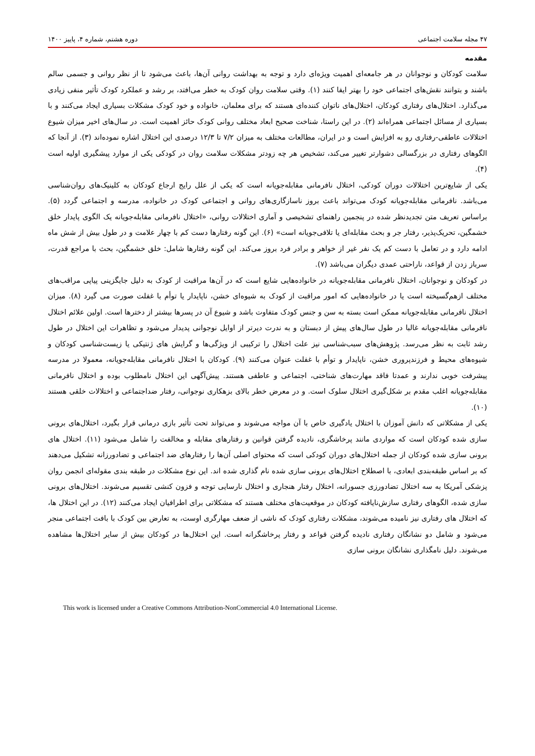۴۷ مجله سلامت اجتماعی دوره هشتم، شماره ۴، پاییز ۱۴۰۰
مقدمه
سلامت کودکان و نوجوانان در هر جامعه‌ای اهمیت ویژه‌ای دارد و توجه به بهداشت روانی آن‌ها، باعث می‌شود تا از نظر روانی و جسمی سالم باشند و بتوانند نقش‌های اجتماعی خود را بهتر ایفا کنند (۱). وقتی سلامت روان کودک به خطر می‌افتد، بر رشد و عملکرد کودک تأثیر منفی زیادی می‌گذارد. اختلال‌های رفتاری کودکان، اختلال‌های ناتوان کننده‌ای هستند که برای معلمان، خانواده و خود کودک مشکلات بسیاری ایجاد می‌کنند و با بسیاری از مسائل اجتماعی همراه‌اند (۲). در این راستا، شناخت صحیح ابعاد مختلف روانی کودک حائز اهمیت است. در سال‌های اخیر میزان شیوع اختلالات عاطفی-رفتاری رو به افزایش است و در ایران، مطالعات مختلف به میزان ۷/۲ تا ۱۲/۳ درصدی این اختلال اشاره نموده‌اند (۳). از آنجا که الگوهای رفتاری در بزرگسالی دشوارتر تغییر می‌کند، تشخیص هر چه زودتر مشکلات سلامت روان در کودکی یکی از موارد پیشگیری اولیه است (۴).
یکی از شایع‌ترین اختلالات دوران کودکی، اختلال نافرمانی مقابله‌جویانه است که یکی از علل رایج ارجاع کودکان به کلینیک‌های روان‌شناسی می‌باشد. نافرمانی مقابله‌جویانه کودک می‌تواند باعث بروز ناسازگاری‌های روانی و اجتماعی کودک در خانواده، مدرسه و اجتماعی گردد (۵). براساس تعریف متن تجدیدنظر شده در پنجمین راهنمای تشخیصی و آماری اختلالات روانی، «اختلال نافرمانی مقابله‌جویانه یک الگوی پایدار خلق خشمگین، تحریک‌پذیر، رفتار جر و بحث مقابله‌ای یا تلافی‌جویانه است» (۶). این گونه رفتارها دست کم با چهار علامت و در طول بیش از شش ماه ادامه دارد و در تعامل با دست کم یک نفر غیر از خواهر و برادر فرد بروز می‌کند. این گونه رفتارها شامل: خلق خشمگین، بحث با مراجع قدرت، سرباز زدن از قواعد، ناراحتی عمدی دیگران می‌باشد (۷).
در کودکان و نوجوانان، اختلال نافرمانی مقابله‌جویانه در خانواده‌هایی شایع است که در آن‌ها مراقبت از کودک به دلیل جایگزینی پیاپی مراقب‌های مختلف ازهم‌گسیخته است یا در خانواده‌هایی که امور مراقبت از کودک به شیوه‌ای خشن، ناپایدار یا توأم با غفلت صورت می گیرد (۸). میزان اختلال نافرمانی مقابله‌جویانه ممکن است بسته به سن و جنس کودک متفاوت باشد و شیوع آن در پسرها بیشتر از دخترها است. اولین علائم اختلال نافرمانی مقابله‌جویانه غالبا در طول سال‌های پیش از دبستان و به ندرت دیرتر از اوایل نوجوانی پدیدار می‌شود و تظاهرات این اختلال در طول رشد ثابت به نظر می‌رسد. پژوهش‌های سبب‌شناسی نیز علت اختلال را ترکیبی از ویژگی‌ها و گرایش های ژنتیکی یا زیست‌شناسی کودکان و شیوه‌های محیط و فرزندپروری خشن، ناپایدار و توأم با غفلت عنوان می‌کنند (۹). کودکان با اختلال نافرمانی مقابله‌جویانه، معمولا در مدرسه پیشرفت خوبی ندارند و عمدتا فاقد مهارت‌های شناختی، اجتماعی و عاطفی هستند. پیش‌آگهی این اختلال نامطلوب بوده و اختلال نافرمانی مقابله‌جویانه اغلب مقدم بر شکل‌گیری اختلال سلوک است. و در معرض خطر بالای بزهکاری نوجوانی، رفتار ضداجتماعی و اختلالات خلقی هستند (۱۰).
یکی از مشکلاتی که دانش آموزان با اختلال یادگیری خاص با آن مواجه می‌شوند و می‌تواند تحت تأثیر بازی درمانی قرار بگیرد، اختلال‌های برونی سازی شده کودکان است که مواردی مانند پرخاشگری، نادیده گرفتن قوانین و رفتارهای مقابله و مخالفت را شامل می‌شود (۱۱). اختلال های برونی سازی شده کودکان از جمله اختلال‌های دوران کودکی است که محتوای اصلی آن‌ها را رفتارهای ضد اجتماعی و تضادورزانه تشکیل می‌دهند که بر اساس طبقه‌بندی ابعادی، با اصطلاح اختلال‌های برونی سازی شده نام گذاری شده اند. این نوع مشکلات در طبقه بندی مقوله‌ای انجمن روان پزشکی آمریکا به سه اختلال تضادورزی جسورانه، اختلال رفتار هنجاری و اختلال نارسایی توجه و فزون کنشی تقسیم می‌شوند. اختلال‌های برونی سازی شده، الگوهای رفتاری سازش‌نایافته کودکان در موقعیت‌های مختلف هستند که مشکلاتی برای اطرافیان ایجاد می‌کنند (۱۲). در این اختلال ها، که اختلال های رفتاری نیز نامیده می‌شوند، مشکلات رفتاری کودک که ناشی از ضعف مهارگری اوست، به تعارض بین کودک با بافت اجتماعی منجر می‌شود و شامل دو نشانگان رفتاری نادیده گرفتن قواعد و رفتار پرخاشگرانه است. این اختلال‌ها در کودکان بیش از سایر اختلال‌ها مشاهده می‌شوند. دلیل نامگذاری نشانگان برونی سازی
This work is licensed under a Creative Commons Attribution-NonCommercial 4.0 International License.